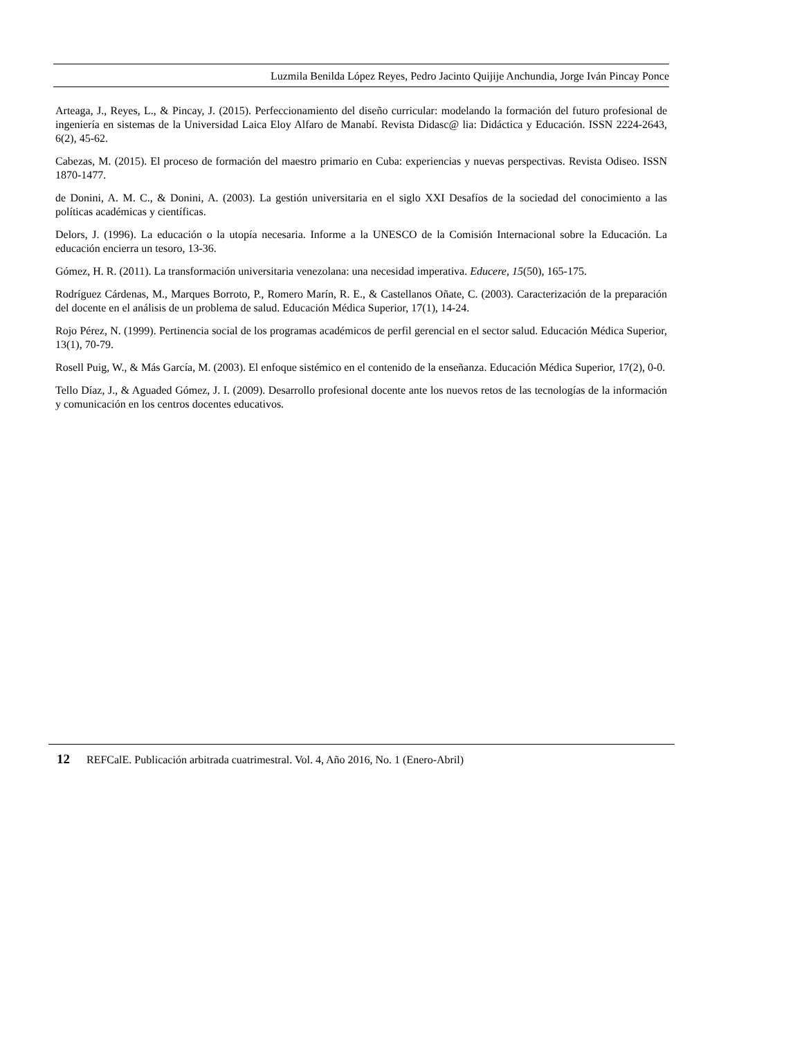Luzmila Benilda López Reyes, Pedro Jacinto Quijije Anchundia, Jorge Iván Pincay Ponce
Arteaga, J., Reyes, L., & Pincay, J. (2015). Perfeccionamiento del diseño curricular: modelando la formación del futuro profesional de ingeniería en sistemas de la Universidad Laica Eloy Alfaro de Manabí. Revista Didasc@ lia: Didáctica y Educación. ISSN 2224-2643, 6(2), 45-62.
Cabezas, M. (2015). El proceso de formación del maestro primario en Cuba: experiencias y nuevas perspectivas. Revista Odiseo. ISSN 1870-1477.
de Donini, A. M. C., & Donini, A. (2003). La gestión universitaria en el siglo XXI Desafíos de la sociedad del conocimiento a las políticas académicas y científicas.
Delors, J. (1996). La educación o la utopía necesaria. Informe a la UNESCO de la Comisión Internacional sobre la Educación. La educación encierra un tesoro, 13-36.
Gómez, H. R. (2011). La transformación universitaria venezolana: una necesidad imperativa. Educere, 15(50), 165-175.
Rodríguez Cárdenas, M., Marques Borroto, P., Romero Marín, R. E., & Castellanos Oñate, C. (2003). Caracterización de la preparación del docente en el análisis de un problema de salud. Educación Médica Superior, 17(1), 14-24.
Rojo Pérez, N. (1999). Pertinencia social de los programas académicos de perfil gerencial en el sector salud. Educación Médica Superior, 13(1), 70-79.
Rosell Puig, W., & Más García, M. (2003). El enfoque sistémico en el contenido de la enseñanza. Educación Médica Superior, 17(2), 0-0.
Tello Díaz, J., & Aguaded Gómez, J. I. (2009). Desarrollo profesional docente ante los nuevos retos de las tecnologías de la información y comunicación en los centros docentes educativos.
12 REFCalE. Publicación arbitrada cuatrimestral. Vol. 4, Año 2016, No. 1 (Enero-Abril)